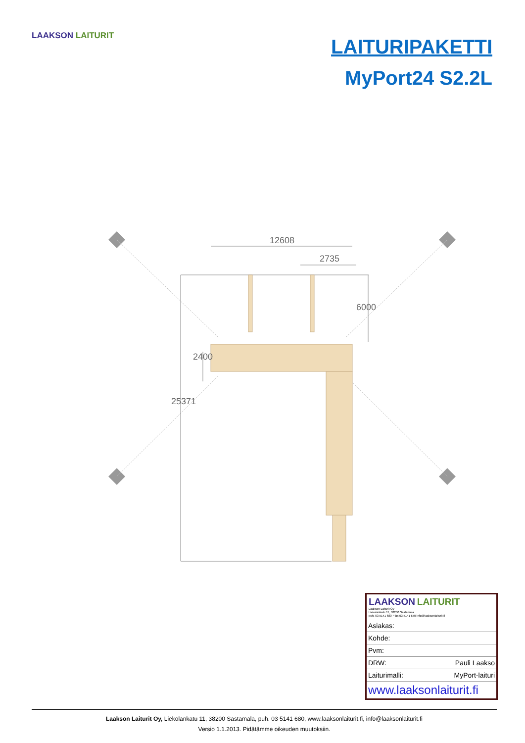LAAKSON LAITURIT
LAITURIPAKETTI
MyPort24 S2.2L
12608
2735
6000
2400
25371
LAAKSON LAITURIT
Laakson Laiturit Oy
Liekolankatu 11, 38200 Sastamala
puh. 03 5141 680 * fax 03 5141 670 info@laaksonlaiturit.fi
| Asiakas: | |
| Kohde: | |
| Pvm: | |
| DRW: | Pauli Laakso |
| Laiturimalli: | MyPort-laituri |
| www.laaksonlaiturit.fi | |
Laakson Laiturit Oy, Liekolankatu 11, 38200 Sastamala, puh. 03 5141 680, www.laaksonlaiturit.fi, info@laaksonlaiturit.fi
Versio 1.1.2013. Pidätämme oikeuden muutoksiin.